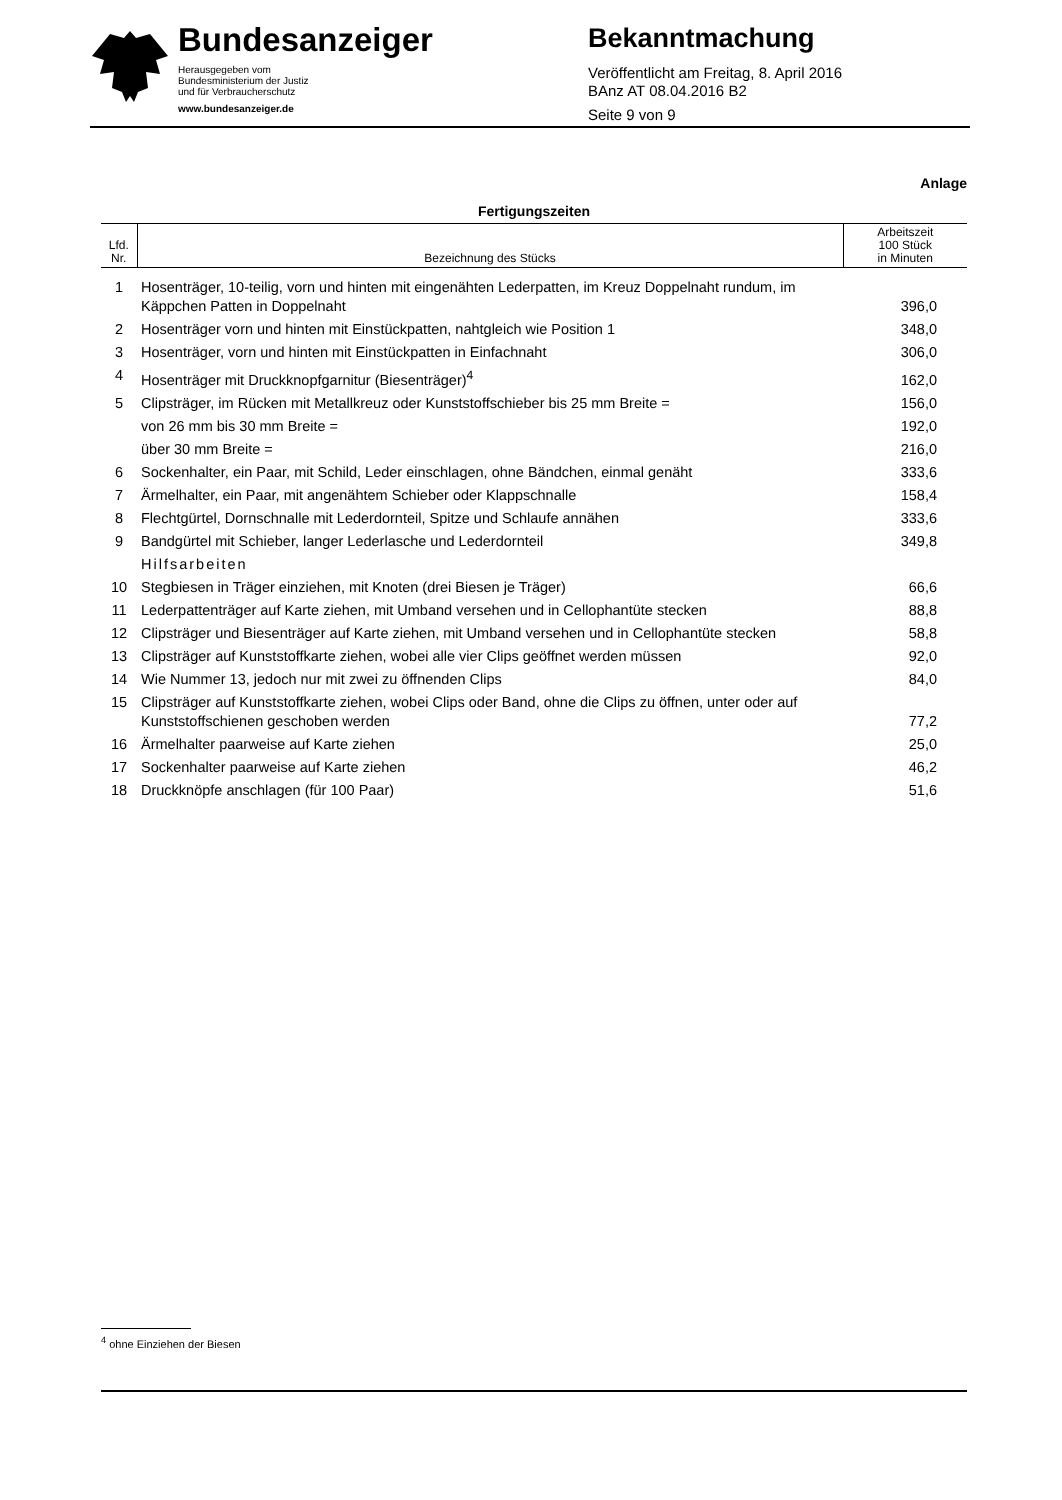Bundesanzeiger
Herausgegeben vom
Bundesministerium der Justiz
und für Verbraucherschutz
www.bundesanzeiger.de
Bekanntmachung
Veröffentlicht am Freitag, 8. April 2016
BAnz AT 08.04.2016 B2
Seite 9 von 9
Anlage
Fertigungszeiten
| Lfd. Nr. | Bezeichnung des Stücks | Arbeitszeit 100 Stück in Minuten |
| --- | --- | --- |
| 1 | Hosenträger, 10-teilig, vorn und hinten mit eingenähten Lederpatten, im Kreuz Doppelnaht rundum, im Käppchen Patten in Doppelnaht | 396,0 |
| 2 | Hosenträger vorn und hinten mit Einstückpatten, nahtgleich wie Position 1 | 348,0 |
| 3 | Hosenträger, vorn und hinten mit Einstückpatten in Einfachnaht | 306,0 |
| 4 | Hosenträger mit Druckknopfgarnitur (Biesenträger)<sup>4</sup> | 162,0 |
| 5 | Clipsträger, im Rücken mit Metallkreuz oder Kunststoffschieber bis 25 mm Breite = | 156,0 |
| | von 26 mm bis 30 mm Breite = | 192,0 |
| | über 30 mm Breite = | 216,0 |
| 6 | Sockenhalter, ein Paar, mit Schild, Leder einschlagen, ohne Bändchen, einmal genäht | 333,6 |
| 7 | Ärmelhalter, ein Paar, mit angenähtem Schieber oder Klappschnalle | 158,4 |
| 8 | Flechtgürtel, Dornschnalle mit Lederdornteil, Spitze und Schlaufe annähen | 333,6 |
| 9 | Bandgürtel mit Schieber, langer Lederlasche und Lederdornteil | 349,8 |
| | Hilfsarbeiten | |
| 10 | Stegbiesen in Träger einziehen, mit Knoten (drei Biesen je Träger) | 66,6 |
| 11 | Lederpattenträger auf Karte ziehen, mit Umband versehen und in Cellophantüte stecken | 88,8 |
| 12 | Clipsträger und Biesenträger auf Karte ziehen, mit Umband versehen und in Cellophantüte stecken | 58,8 |
| 13 | Clipsträger auf Kunststoffkarte ziehen, wobei alle vier Clips geöffnet werden müssen | 92,0 |
| 14 | Wie Nummer 13, jedoch nur mit zwei zu öffnenden Clips | 84,0 |
| 15 | Clipsträger auf Kunststoffkarte ziehen, wobei Clips oder Band, ohne die Clips zu öffnen, unter oder auf Kunststoffschienen geschoben werden | 77,2 |
| 16 | Ärmelhalter paarweise auf Karte ziehen | 25,0 |
| 17 | Sockenhalter paarweise auf Karte ziehen | 46,2 |
| 18 | Druckknöpfe anschlagen (für 100 Paar) | 51,6 |
<sup>4</sup> ohne Einziehen der Biesen